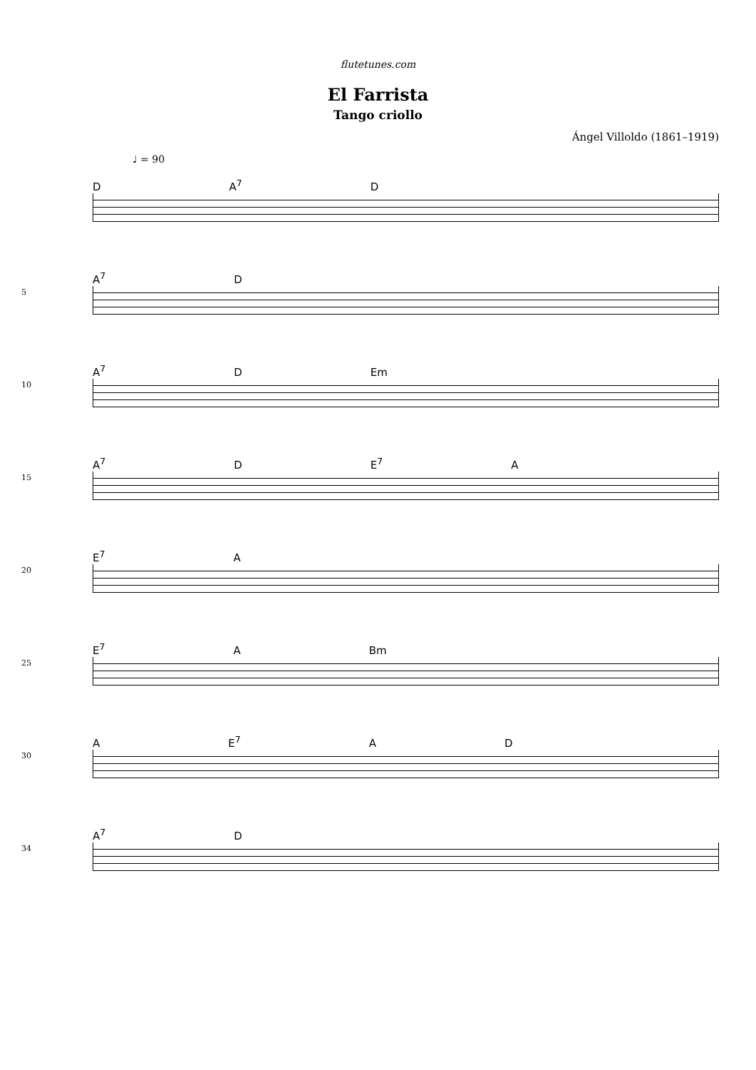flutetunes.com
El Farrista
Tango criollo
Ángel Villoldo (1861–1919)
♩ = 90
D A<sup>7</sup> D
5
A<sup>7</sup> D
10
A<sup>7</sup> D Em
15
A<sup>7</sup> D E<sup>7</sup> A
20
E<sup>7</sup> A
25
E<sup>7</sup> A Bm
30
A E<sup>7</sup> A D
34
A<sup>7</sup> D